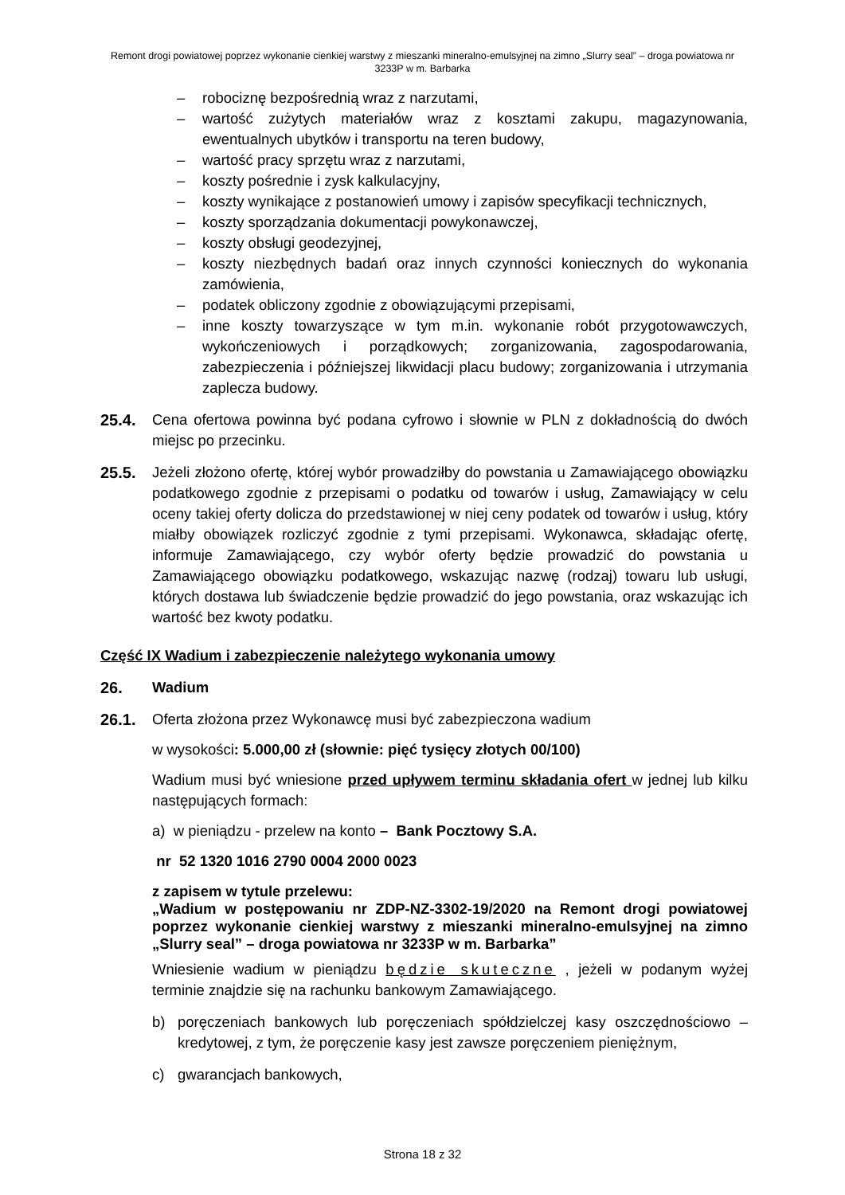Remont drogi powiatowej poprzez wykonanie cienkiej warstwy z mieszanki mineralno-emulsyjnej na zimno „Slurry seal” – droga powiatowa nr 3233P w m. Barbarka
– robociznę bezpośrednią wraz z narzutami,
– wartość zużytych materiałów wraz z kosztami zakupu, magazynowania, ewentualnych ubytków i transportu na teren budowy,
– wartość pracy sprzętu wraz z narzutami,
– koszty pośrednie i zysk kalkulacyjny,
– koszty wynikające z postanowień umowy i zapisów specyfikacji technicznych,
– koszty sporządzania dokumentacji powykonawczej,
– koszty obsługi geodezyjnej,
– koszty niezbędnych badań oraz innych czynności koniecznych do wykonania zamówienia,
– podatek obliczony zgodnie z obowiązującymi przepisami,
– inne koszty towarzyszące w tym m.in. wykonanie robót przygotowawczych, wykończeniowych i porządkowych; zorganizowania, zagospodarowania, zabezpieczenia i późniejszej likwidacji placu budowy; zorganizowania i utrzymania zaplecza budowy.
25.4. Cena ofertowa powinna być podana cyfrowo i słownie w PLN z dokładnością do dwóch miejsc po przecinku.
25.5. Jeżeli złożono ofertę, której wybór prowadziłby do powstania u Zamawiającego obowiązku podatkowego zgodnie z przepisami o podatku od towarów i usług, Zamawiający w celu oceny takiej oferty dolicza do przedstawionej w niej ceny podatek od towarów i usług, który miałby obowiązek rozliczyć zgodnie z tymi przepisami. Wykonawca, składając ofertę, informuje Zamawiającego, czy wybór oferty będzie prowadzić do powstania u Zamawiającego obowiązku podatkowego, wskazując nazwę (rodzaj) towaru lub usługi, których dostawa lub świadczenie będzie prowadzić do jego powstania, oraz wskazując ich wartość bez kwoty podatku.
Część IX Wadium i zabezpieczenie należytego wykonania umowy
26. Wadium
26.1. Oferta złożona przez Wykonawcę musi być zabezpieczona wadium
w wysokości: 5.000,00 zł (słownie: pięć tysięcy złotych 00/100)
Wadium musi być wniesione przed upływem terminu składania ofert w jednej lub kilku następujących formach:
a) w pieniądzu - przelew na konto – Bank Pocztowy S.A.
nr 52 1320 1016 2790 0004 2000 0023
z zapisem w tytule przelewu:
„Wadium w postępowaniu nr ZDP-NZ-3302-19/2020 na Remont drogi powiatowej poprzez wykonanie cienkiej warstwy z mieszanki mineralno-emulsyjnej na zimno „Slurry seal” – droga powiatowa nr 3233P w m. Barbarka”
Wniesienie wadium w pieniądzu będzie skuteczne , jeżeli w podanym wyżej terminie znajdzie się na rachunku bankowym Zamawiającego.
b) poręczeniach bankowych lub poręczeniach spółdzielczej kasy oszczędnościowo – kredytowej, z tym, że poręczenie kasy jest zawsze poręczeniem pieniężnym,
c) gwarancjach bankowych,
Strona 18 z 32